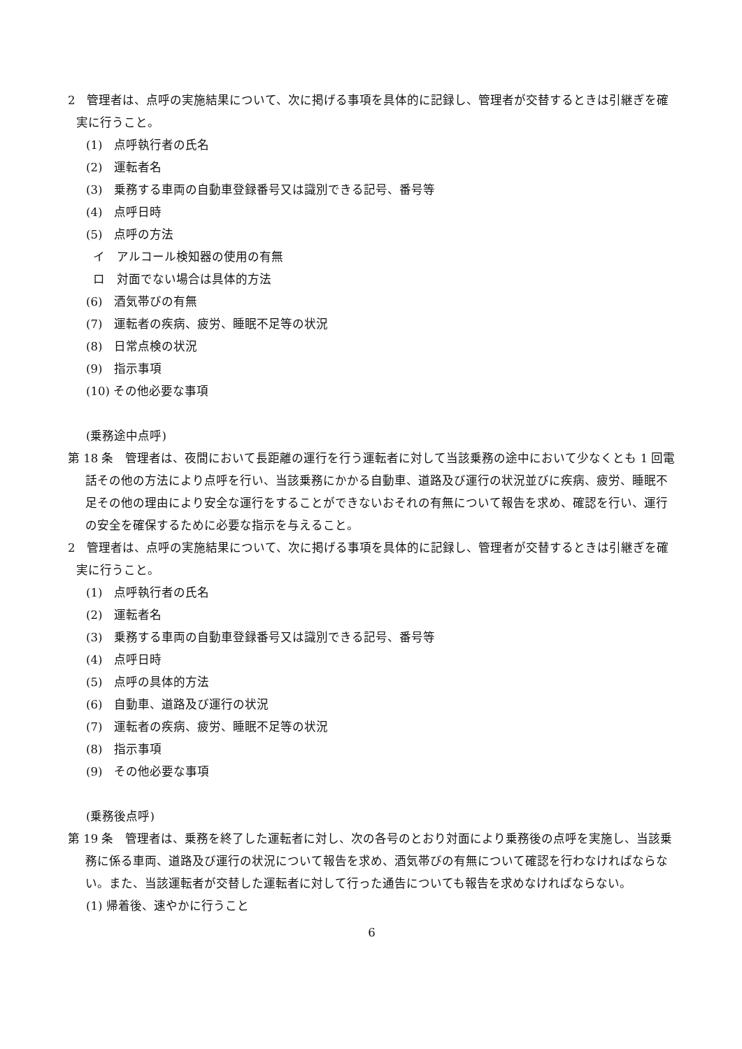2　管理者は、点呼の実施結果について、次に掲げる事項を具体的に記録し、管理者が交替するときは引継ぎを確実に行うこと。
(1)　点呼執行者の氏名
(2)　運転者名
(3)　乗務する車両の自動車登録番号又は識別できる記号、番号等
(4)　点呼日時
(5)　点呼の方法
イ　アルコール検知器の使用の有無
ロ　対面でない場合は具体的方法
(6)　酒気帯びの有無
(7)　運転者の疾病、疲労、睡眠不足等の状況
(8)　日常点検の状況
(9)　指示事項
(10) その他必要な事項
(乗務途中点呼)
第 18 条　管理者は、夜間において長距離の運行を行う運転者に対して当該乗務の途中において少なくとも 1 回電話その他の方法により点呼を行い、当該乗務にかかる自動車、道路及び運行の状況並びに疾病、疲労、睡眠不足その他の理由により安全な運行をすることができないおそれの有無について報告を求め、確認を行い、運行の安全を確保するために必要な指示を与えること。
2　管理者は、点呼の実施結果について、次に掲げる事項を具体的に記録し、管理者が交替するときは引継ぎを確実に行うこと。
(1)　点呼執行者の氏名
(2)　運転者名
(3)　乗務する車両の自動車登録番号又は識別できる記号、番号等
(4)　点呼日時
(5)　点呼の具体的方法
(6)　自動車、道路及び運行の状況
(7)　運転者の疾病、疲労、睡眠不足等の状況
(8)　指示事項
(9)　その他必要な事項
(乗務後点呼)
第 19 条　管理者は、乗務を終了した運転者に対し、次の各号のとおり対面により乗務後の点呼を実施し、当該乗務に係る車両、道路及び運行の状況について報告を求め、酒気帯びの有無について確認を行わなければならない。また、当該運転者が交替した運転者に対して行った通告についても報告を求めなければならない。
(1) 帰着後、速やかに行うこと
6